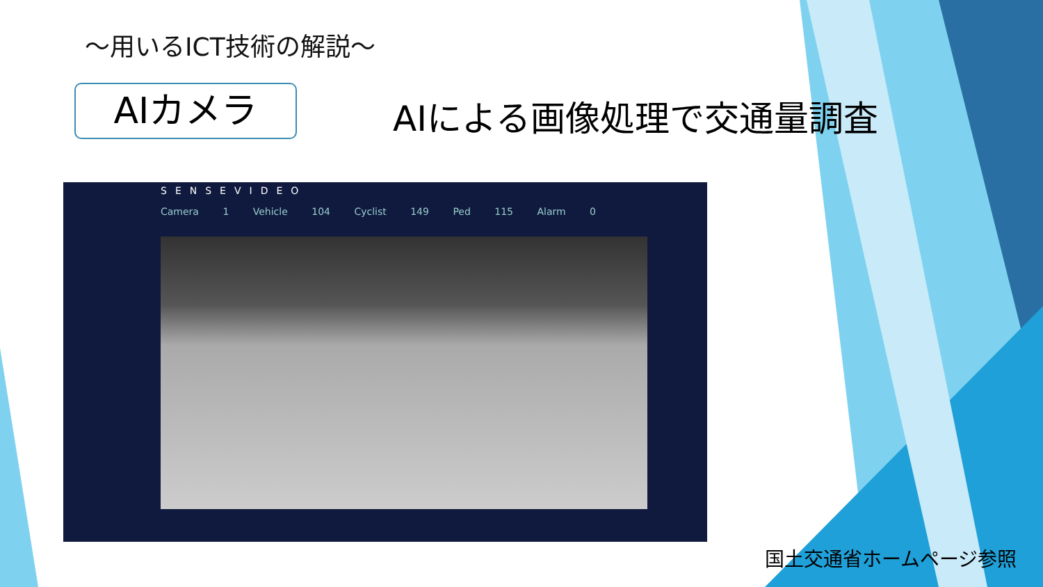～用いるICT技術の解説～
AIカメラ AIによる画像処理で交通量調査
SENSEVIDEO
Camera 1 Vehicle 104 Cyclist 149 Ped 115 Alarm 0
国土交通省ホームページ参照